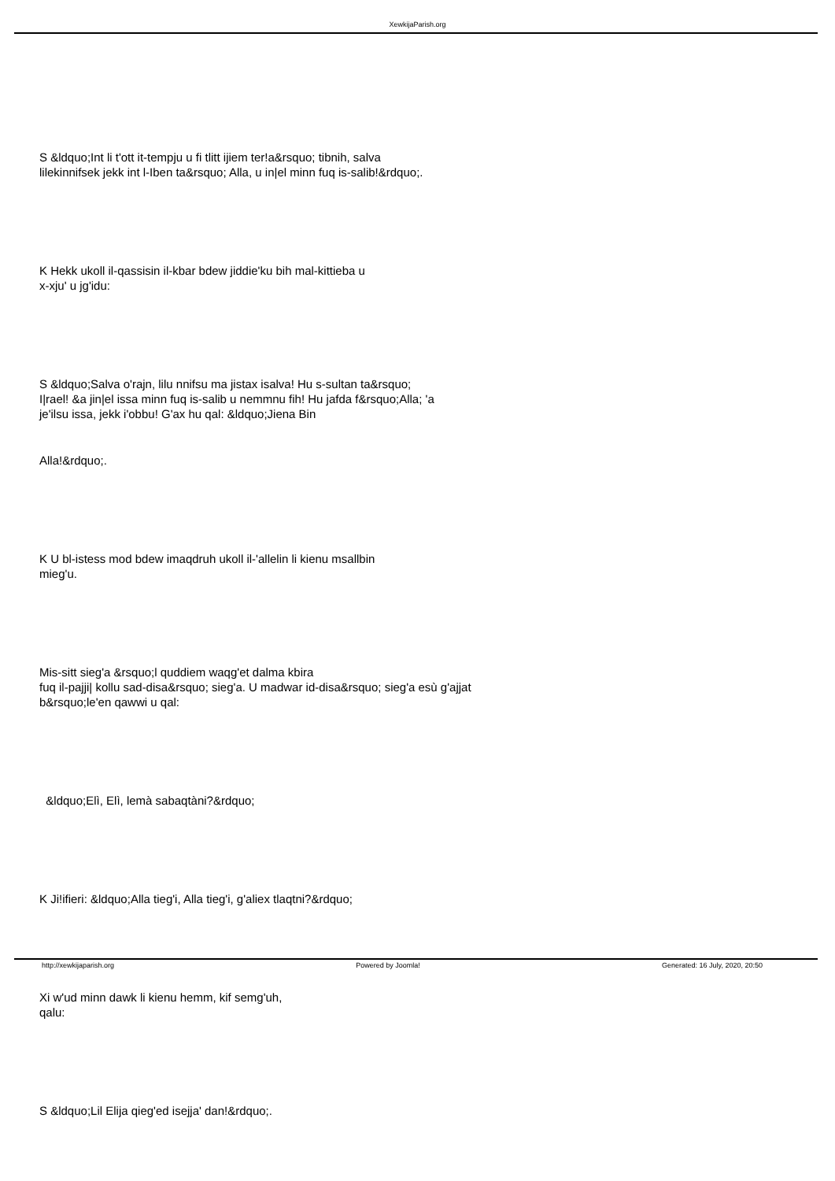XewkijaParish.org
S &ldquo;Int li t'ott it-tempju u fi tlitt ijiem ter!a&rsquo; tibnih, salva
lilekinnifsek jekk int l-Iben ta&rsquo; Alla, u in|el minn fuq is-salib!&rdquo;.
K Hekk ukoll il-qassisin il-kbar bdew jiddie'ku bih mal-kittieba u
x-xju' u jg'idu:
S &ldquo;Salva o'rajn, lilu nnifsu ma jistax isalva! Hu s-sultan ta&rsquo;
I|rael! &a jin|el issa minn fuq is-salib u nemmnu fih! Hu jafda f&rsquo;Alla; 'a
je'ilsu issa, jekk i'obbu! G'ax hu qal: &ldquo;Jiena Bin
Alla!&rdquo;.
K U bl-istess mod bdew imaqdruh ukoll il-'allelin li kienu msallbin
mieg'u.
Mis-sitt sieg'a &rsquo;l quddiem waqg'et dalma kbira
fuq il-pajji| kollu sad-disa&rsquo; sieg'a. U madwar id-disa&rsquo; sieg'a esù g'ajjat
b&rsquo;le'en qawwi u qal:
&ldquo;Elì, Elì, lemà sabaqtàni?&rdquo;
K Ji!ifieri: &ldquo;Alla tieg'i, Alla tieg'i, g'aliex tlaqtni?&rdquo;
Xi w'ud minn dawk li kienu hemm, kif semg'uh,
qalu:
S &ldquo;Lil Elija qieg'ed isejja' dan!&rdquo;.
http://xewkijaparish.org Powered by Joomla! Generated: 16 July, 2020, 20:50